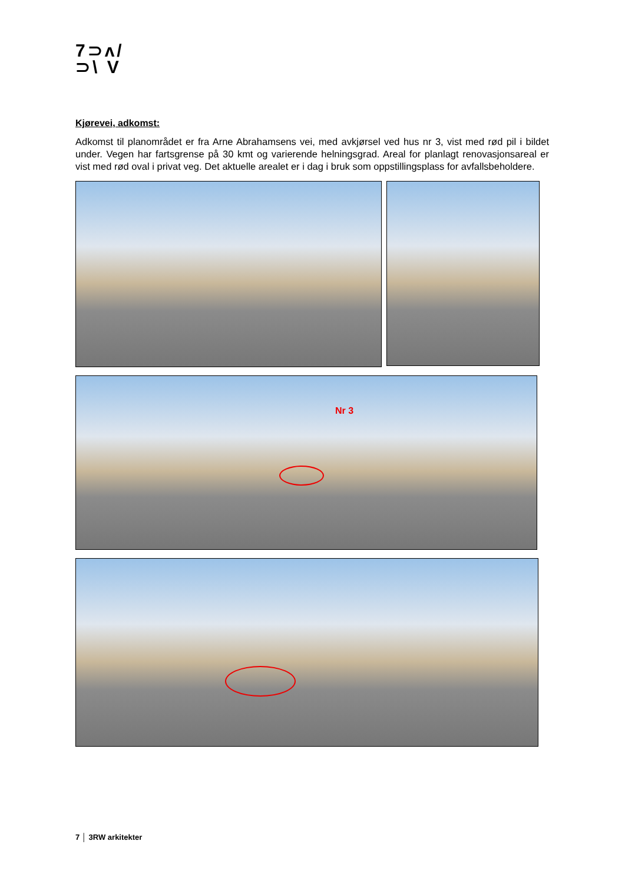7⊃ʌ/
⊃\ V
Kjørevei, adkomst:
Adkomst til planområdet er fra Arne Abrahamsens vei, med avkjørsel ved hus nr 3, vist med rød pil i bildet under. Vegen har fartsgrense på 30 kmt og varierende helningsgrad. Areal for planlagt renovasjonsareal er vist med rød oval i privat veg. Det aktuelle arealet er i dag i bruk som oppstillingsplass for avfallsbeholdere.
Nr 3
7 │ 3RW arkitekter